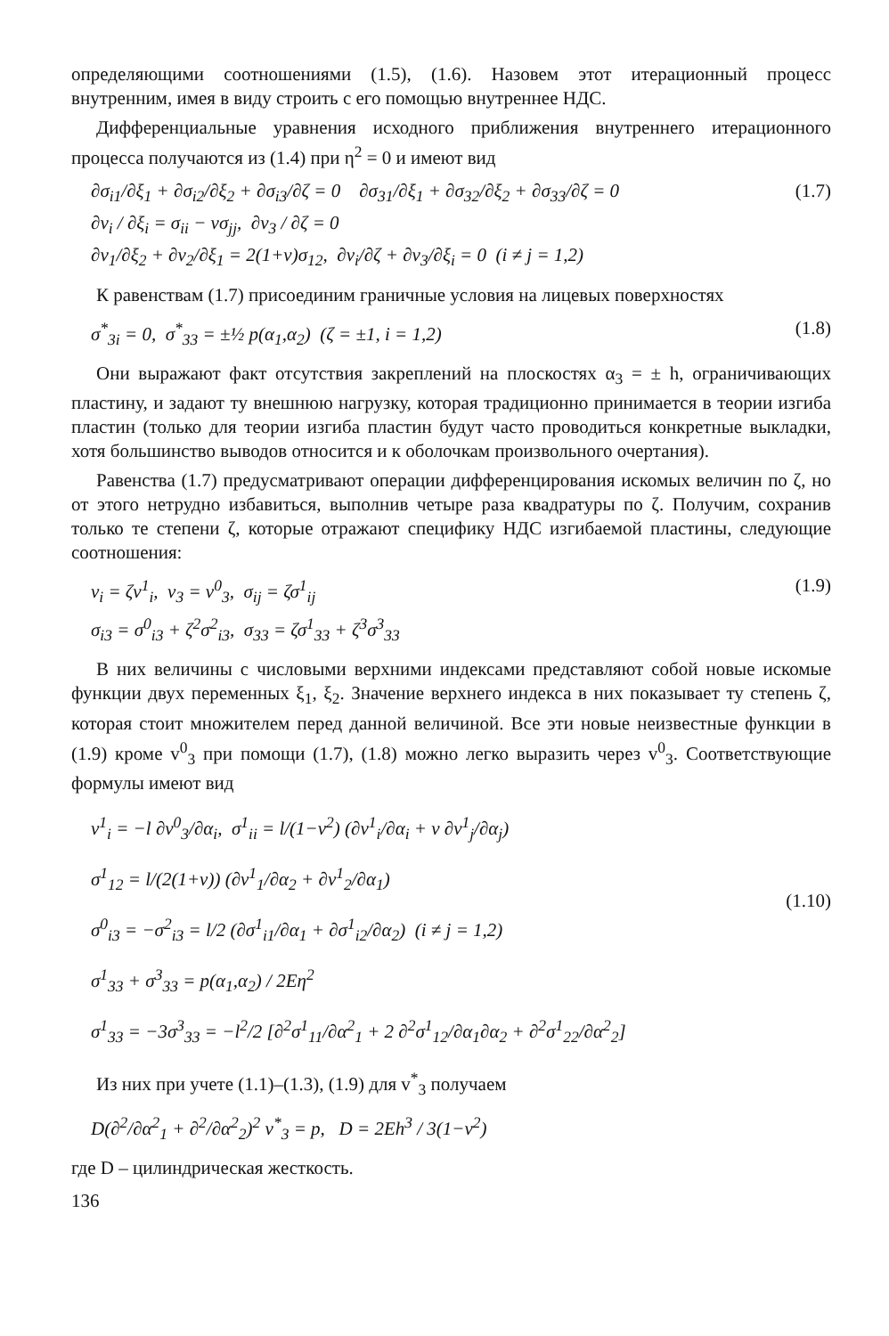определяющими соотношениями (1.5), (1.6). Назовем этот итерационный процесс внутренним, имея в виду строить с его помощью внутреннее НДС.
Дифференциальные уравнения исходного приближения внутреннего итерационного процесса получаются из (1.4) при η<sup>2</sup> = 0 и имеют вид
∂σ<sub>i1</sub>/∂ξ<sub>1</sub> + ∂σ<sub>i2</sub>/∂ξ<sub>2</sub> + ∂σ<sub>i3</sub>/∂ζ = 0 ∂σ<sub>31</sub>/∂ξ<sub>1</sub> + ∂σ<sub>32</sub>/∂ξ<sub>2</sub> + ∂σ<sub>33</sub>/∂ζ = 0
∂v<sub>i</sub> / ∂ξ<sub>i</sub> = σ<sub>ii</sub> − νσ<sub>jj</sub>, ∂v<sub>3</sub> / ∂ζ = 0
∂v<sub>1</sub>/∂ξ<sub>2</sub> + ∂v<sub>2</sub>/∂ξ<sub>1</sub> = 2(1+ν)σ<sub>12</sub>, ∂v<sub>i</sub>/∂ζ + ∂v<sub>3</sub>/∂ξ<sub>i</sub> = 0 (i ≠ j = 1,2)
(1.7)
К равенствам (1.7) присоединим граничные условия на лицевых поверхностях
σ<sup>*</sup><sub>3i</sub> = 0, σ<sup>*</sup><sub>33</sub> = ±½ p(α<sub>1</sub>,α<sub>2</sub>) (ζ = ±1, i = 1,2)
(1.8)
Они выражают факт отсутствия закреплений на плоскостях α<sub>3</sub> = ± h, ограничивающих пластину, и задают ту внешнюю нагрузку, которая традиционно принимается в теории изгиба пластин (только для теории изгиба пластин будут часто проводиться конкретные выкладки, хотя большинство выводов относится и к оболочкам произвольного очертания).
Равенства (1.7) предусматривают операции дифференцирования искомых величин по ζ, но от этого нетрудно избавиться, выполнив четыре раза квадратуры по ζ. Получим, сохранив только те степени ζ, которые отражают специфику НДС изгибаемой пластины, следующие соотношения:
v<sub>i</sub> = ζv<sup>1</sup><sub>i</sub>, v<sub>3</sub> = v<sup>0</sup><sub>3</sub>, σ<sub>ij</sub> = ζσ<sup>1</sup><sub>ij</sub>
σ<sub>i3</sub> = σ<sup>0</sup><sub>i3</sub> + ζ<sup>2</sup>σ<sup>2</sup><sub>i3</sub>, σ<sub>33</sub> = ζσ<sup>1</sup><sub>33</sub> + ζ<sup>3</sup>σ<sup>3</sup><sub>33</sub>
(1.9)
В них величины с числовыми верхними индексами представляют собой новые искомые функции двух переменных ξ<sub>1</sub>, ξ<sub>2</sub>. Значение верхнего индекса в них показывает ту степень ζ, которая стоит множителем перед данной величиной. Все эти новые неизвестные функции в (1.9) кроме v<sup>0</sup><sub>3</sub> при помощи (1.7), (1.8) можно легко выразить через v<sup>0</sup><sub>3</sub>. Соответствующие формулы имеют вид
v<sup>1</sup><sub>i</sub> = −l ∂v<sup>0</sup><sub>3</sub>/∂α<sub>i</sub>, σ<sup>1</sup><sub>ii</sub> = l/(1−ν<sup>2</sup>) (∂v<sup>1</sup><sub>i</sub>/∂α<sub>i</sub> + ν ∂v<sup>1</sup><sub>j</sub>/∂α<sub>j</sub>)
σ<sup>1</sup><sub>12</sub> = l/(2(1+ν)) (∂v<sup>1</sup><sub>1</sub>/∂α<sub>2</sub> + ∂v<sup>1</sup><sub>2</sub>/∂α<sub>1</sub>)
σ<sup>0</sup><sub>i3</sub> = −σ<sup>2</sup><sub>i3</sub> = l/2 (∂σ<sup>1</sup><sub>i1</sub>/∂α<sub>1</sub> + ∂σ<sup>1</sup><sub>i2</sub>/∂α<sub>2</sub>) (i ≠ j = 1,2)
σ<sup>1</sup><sub>33</sub> + σ<sup>3</sup><sub>33</sub> = p(α<sub>1</sub>,α<sub>2</sub>) / 2Eη<sup>2</sup>
σ<sup>1</sup><sub>33</sub> = −3σ<sup>3</sup><sub>33</sub> = −l<sup>2</sup>/2 [∂<sup>2</sup>σ<sup>1</sup><sub>11</sub>/∂α<sup>2</sup><sub>1</sub> + 2 ∂<sup>2</sup>σ<sup>1</sup><sub>12</sub>/∂α<sub>1</sub>∂α<sub>2</sub> + ∂<sup>2</sup>σ<sup>1</sup><sub>22</sub>/∂α<sup>2</sup><sub>2</sub>]
(1.10)
Из них при учете (1.1)–(1.3), (1.9) для v<sup>*</sup><sub>3</sub> получаем
D(∂<sup>2</sup>/∂α<sup>2</sup><sub>1</sub> + ∂<sup>2</sup>/∂α<sup>2</sup><sub>2</sub>)<sup>2</sup> v<sup>*</sup><sub>3</sub> = p, D = 2Eh<sup>3</sup> / 3(1−ν<sup>2</sup>)
где D – цилиндрическая жесткость.
136